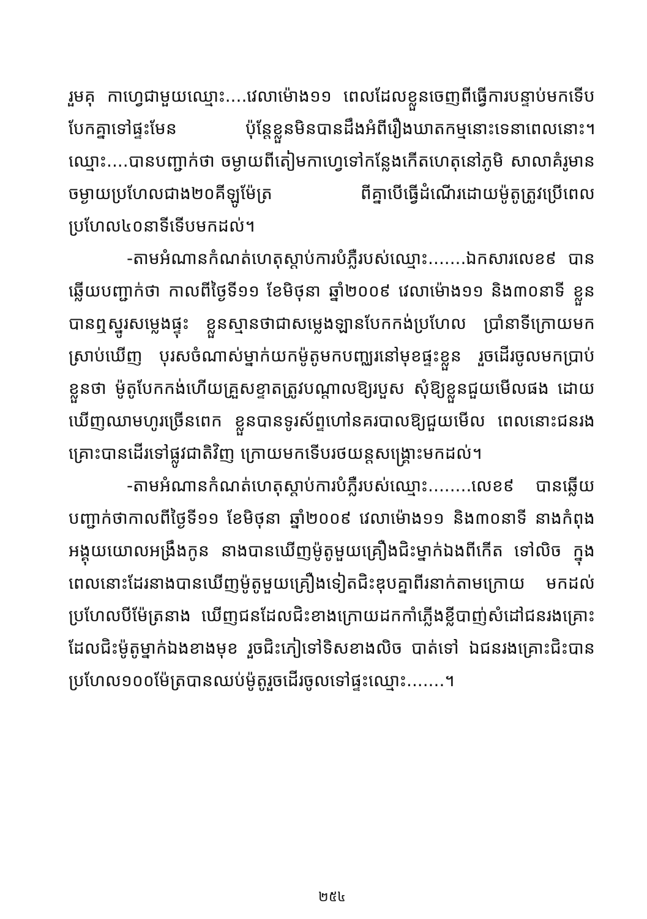រួមគុ កាហ្វេជាមួយឈ្មោះ....វេលាម៉ោង១១ ពេលដែលខ្លួនចេញពីធ្វើការបន្ទាប់មកទើបបែកគ្នាទៅផ្ទះមែន ប៉ុន្តែខ្លួនមិនបានដឹងអំពីរឿងឃាតកម្មនោះទេនាពេលនោះ។ ឈ្មោះ....បានបញ្ជាក់ថា ចម្ងាយពីតៀមកាហ្វេទៅកន្លែងកើតហេតុនៅភូមិ សាលាគំរូមានចម្ងាយប្រហែលជាង២០គីឡូម៉ែត្រ ពីគ្នាបើធ្វើដំណើរដោយម៉ូតូត្រូវប្រើពេលប្រហែល៤០នាទីទើបមកដល់។
-តាមអំណានកំណត់ហេតុស្តាប់ការបំភ្លឺរបស់ឈ្មោះ.......ឯកសារលេខ៩ បានឆ្លើយបញ្ជាក់ថា កាលពីថ្ងៃទី១១ ខែមិថុនា ឆ្នាំ២០០៩ វេលាម៉ោង១១ និង៣០នាទី ខ្លួនបានឮស្នូរសម្លេងផ្ទុះ ខ្លួនស្មានថាជាសម្លេងឡានបែកកង់ប្រហែល ប្រាំនាទីក្រោយមកស្រាប់ឃើញ បុរសចំណាស់ម្នាក់យកម៉ូតូមកបញ្ឈរនៅមុខផ្ទះខ្លួន រួចដើរចូលមកប្រាប់ខ្លួនថា ម៉ូតូបែកកង់ហើយគ្រួសខ្ទាតត្រូវបណ្តាលឱ្យរបួស សុំឱ្យខ្លួនជួយមើលផង ដោយឃើញឈាមហូរច្រើនពេក ខ្លួនបានទូរស័ព្ទហៅនគរបាលឱ្យជួយមើល ពេលនោះជនរងគ្រោះបានដើរទៅផ្លូវជាតិវិញ ក្រោយមកទើបរថយន្តសង្គ្រោះមកដល់។
-តាមអំណានកំណត់ហេតុស្តាប់ការបំភ្លឺរបស់ឈ្មោះ........លេខ៩ បានឆ្លើយបញ្ជាក់ថាកាលពីថ្ងៃទី១១ ខែមិថុនា ឆ្នាំ២០០៩ វេលាម៉ោង១១ និង៣០នាទី នាងកំពុងអង្គុយយោលអង្រឹងកូន នាងបានឃើញម៉ូតូមួយគ្រឿងជិះម្នាក់ឯងពីកើត ទៅលិច ក្នុងពេលនោះដែរនាងបានឃើញម៉ូតូមួយគ្រឿងទៀតជិះឌុបគ្នាពីរនាក់តាមក្រោយ មកដល់ប្រហែលបីម៉ែត្រនាង ឃើញជនដែលជិះខាងក្រោយដកកាំភ្លើងខ្លីបាញ់សំដៅជនរងគ្រោះដែលជិះម៉ូតូម្នាក់ឯងខាងមុខ រួចជិះភៀទៅទិសខាងលិច បាត់ទៅ ឯជនរងគ្រោះជិះបានប្រហែល១០០ម៉ែត្របានឈប់ម៉ូតូរួចដើរចូលទៅផ្ទះឈ្មោះ.......។
២៥៤